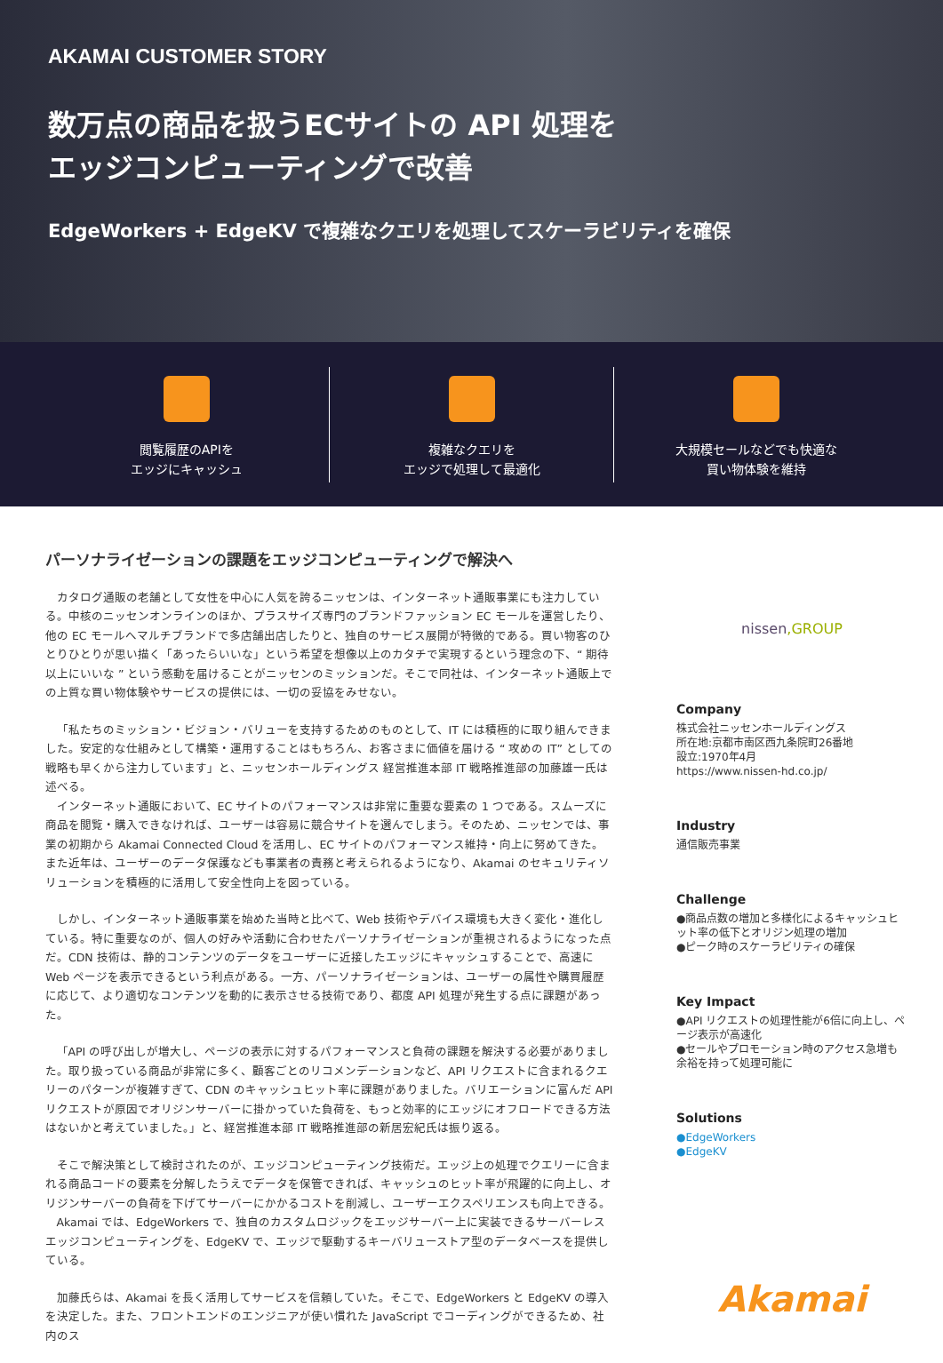AKAMAI CUSTOMER STORY
数万点の商品を扱うECサイトの API 処理を
エッジコンピューティングで改善
EdgeWorkers + EdgeKV で複雑なクエリを処理してスケーラビリティを確保
閲覧履歴のAPIを
エッジにキャッシュ
複雑なクエリを
エッジで処理して最適化
大規模セールなどでも快適な
買い物体験を維持
パーソナライゼーションの課題をエッジコンピューティングで解決へ
カタログ通販の老舗として女性を中心に人気を誇るニッセンは、インターネット通販事業にも注力している。中核のニッセンオンラインのほか、プラスサイズ専門のブランドファッション EC モールを運営したり、他の EC モールへマルチブランドで多店舗出店したりと、独自のサービス展開が特徴的である。買い物客のひとりひとりが思い描く「あったらいいな」という希望を想像以上のカタチで実現するという理念の下、“ 期待以上にいいな ” という感動を届けることがニッセンのミッションだ。そこで同社は、インターネット通販上での上質な買い物体験やサービスの提供には、一切の妥協をみせない。
「私たちのミッション・ビジョン・バリューを支持するためのものとして、IT には積極的に取り組んできました。安定的な仕組みとして構築・運用することはもちろん、お客さまに価値を届ける “ 攻めの IT” としての戦略も早くから注力しています」と、ニッセンホールディングス 経営推進本部 IT 戦略推進部の加藤雄一氏は述べる。
インターネット通販において、EC サイトのパフォーマンスは非常に重要な要素の 1 つである。スムーズに商品を閲覧・購入できなければ、ユーザーは容易に競合サイトを選んでしまう。そのため、ニッセンでは、事業の初期から Akamai Connected Cloud を活用し、EC サイトのパフォーマンス維持・向上に努めてきた。また近年は、ユーザーのデータ保護なども事業者の責務と考えられるようになり、Akamai のセキュリティソリューションを積極的に活用して安全性向上を図っている。
しかし、インターネット通販事業を始めた当時と比べて、Web 技術やデバイス環境も大きく変化・進化している。特に重要なのが、個人の好みや活動に合わせたパーソナライゼーションが重視されるようになった点だ。CDN 技術は、静的コンテンツのデータをユーザーに近接したエッジにキャッシュすることで、高速に Web ページを表示できるという利点がある。一方、パーソナライゼーションは、ユーザーの属性や購買履歴に応じて、より適切なコンテンツを動的に表示させる技術であり、都度 API 処理が発生する点に課題があった。
「API の呼び出しが増大し、ページの表示に対するパフォーマンスと負荷の課題を解決する必要がありました。取り扱っている商品が非常に多く、顧客ごとのリコメンデーションなど、API リクエストに含まれるクエリーのパターンが複雑すぎて、CDN のキャッシュヒット率に課題がありました。バリエーションに富んだ API リクエストが原因でオリジンサーバーに掛かっていた負荷を、もっと効率的にエッジにオフロードできる方法はないかと考えていました。」と、経営推進本部 IT 戦略推進部の新居宏紀氏は振り返る。
そこで解決策として検討されたのが、エッジコンピューティング技術だ。エッジ上の処理でクエリーに含まれる商品コードの要素を分解したうえでデータを保管できれば、キャッシュのヒット率が飛躍的に向上し、オリジンサーバーの負荷を下げてサーバーにかかるコストを削減し、ユーザーエクスペリエンスも向上できる。
Akamai では、EdgeWorkers で、独自のカスタムロジックをエッジサーバー上に実装できるサーバーレスエッジコンピューティングを、EdgeKV で、エッジで駆動するキーバリューストア型のデータベースを提供している。
加藤氏らは、Akamai を長く活用してサービスを信頼していた。そこで、EdgeWorkers と EdgeKV の導入を決定した。また、フロントエンドのエンジニアが使い慣れた JavaScript でコーディングができるため、社内のス
nissen,GROUP
Company
株式会社ニッセンホールディングス
所在地:京都市南区西九条院町26番地
設立:1970年4月
https://www.nissen-hd.co.jp/
Industry
通信販売事業
Challenge
●商品点数の増加と多様化によるキャッシュヒット率の低下とオリジン処理の増加
●ピーク時のスケーラビリティの確保
Key Impact
●API リクエストの処理性能が6倍に向上し、ページ表示が高速化
●セールやプロモーション時のアクセス急増も余裕を持って処理可能に
Solutions
●EdgeWorkers
●EdgeKV
Akamai